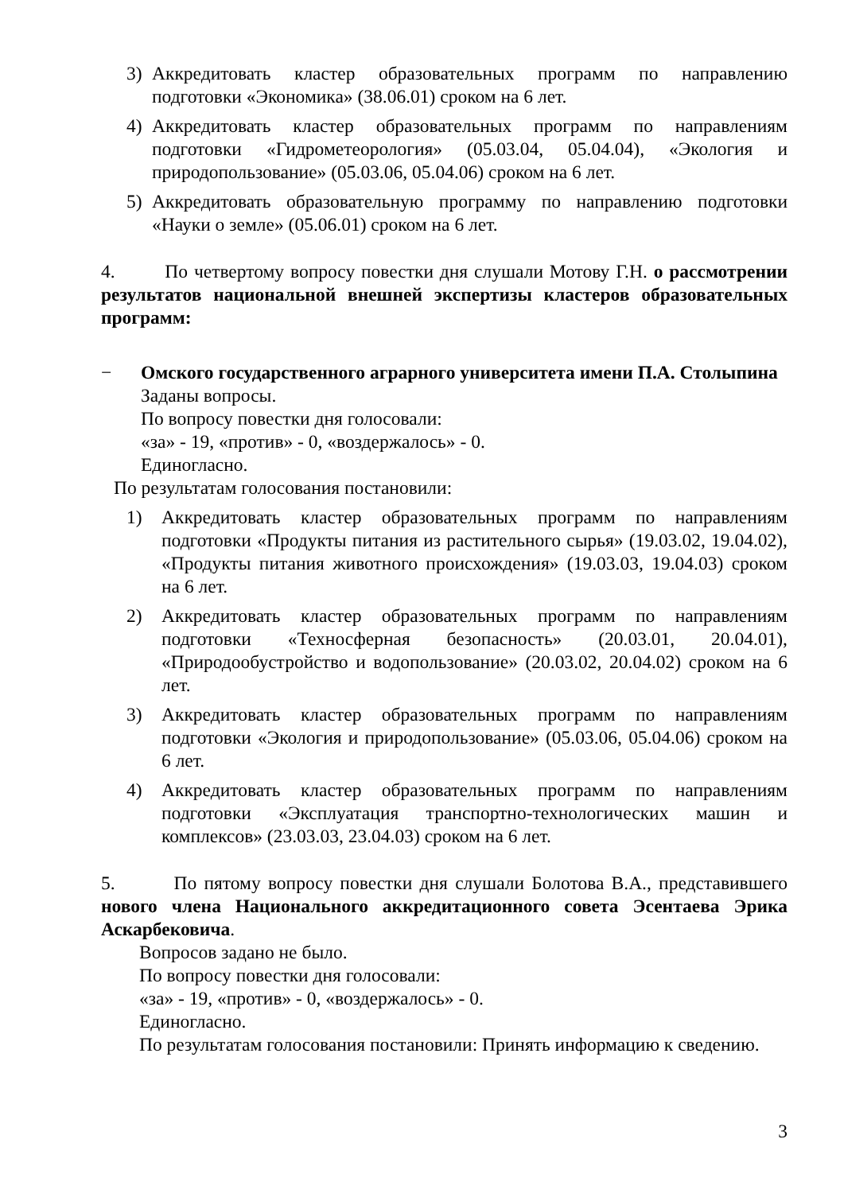3) Аккредитовать кластер образовательных программ по направлению подготовки «Экономика» (38.06.01) сроком на 6 лет.
4) Аккредитовать кластер образовательных программ по направлениям подготовки «Гидрометеорология» (05.03.04, 05.04.04), «Экология и природопользование» (05.03.06, 05.04.06) сроком на 6 лет.
5) Аккредитовать образовательную программу по направлению подготовки «Науки о земле» (05.06.01) сроком на 6 лет.
4. По четвертому вопросу повестки дня слушали Мотову Г.Н. о рассмотрении результатов национальной внешней экспертизы кластеров образовательных программ:
− Омского государственного аграрного университета имени П.А. Столыпина
Заданы вопросы.
По вопросу повестки дня голосовали:
«за» - 19, «против» - 0, «воздержалось» - 0.
Единогласно.
По результатам голосования постановили:
1) Аккредитовать кластер образовательных программ по направлениям подготовки «Продукты питания из растительного сырья» (19.03.02, 19.04.02), «Продукты питания животного происхождения» (19.03.03, 19.04.03) сроком на 6 лет.
2) Аккредитовать кластер образовательных программ по направлениям подготовки «Техносферная безопасность» (20.03.01, 20.04.01), «Природообустройство и водопользование» (20.03.02, 20.04.02) сроком на 6 лет.
3) Аккредитовать кластер образовательных программ по направлениям подготовки «Экология и природопользование» (05.03.06, 05.04.06) сроком на 6 лет.
4) Аккредитовать кластер образовательных программ по направлениям подготовки «Эксплуатация транспортно-технологических машин и комплексов» (23.03.03, 23.04.03) сроком на 6 лет.
5. По пятому вопросу повестки дня слушали Болотова В.А., представившего нового члена Национального аккредитационного совета Эсентаева Эрика Аскарбековича.
Вопросов задано не было.
По вопросу повестки дня голосовали:
«за» - 19, «против» - 0, «воздержалось» - 0.
Единогласно.
По результатам голосования постановили: Принять информацию к сведению.
3